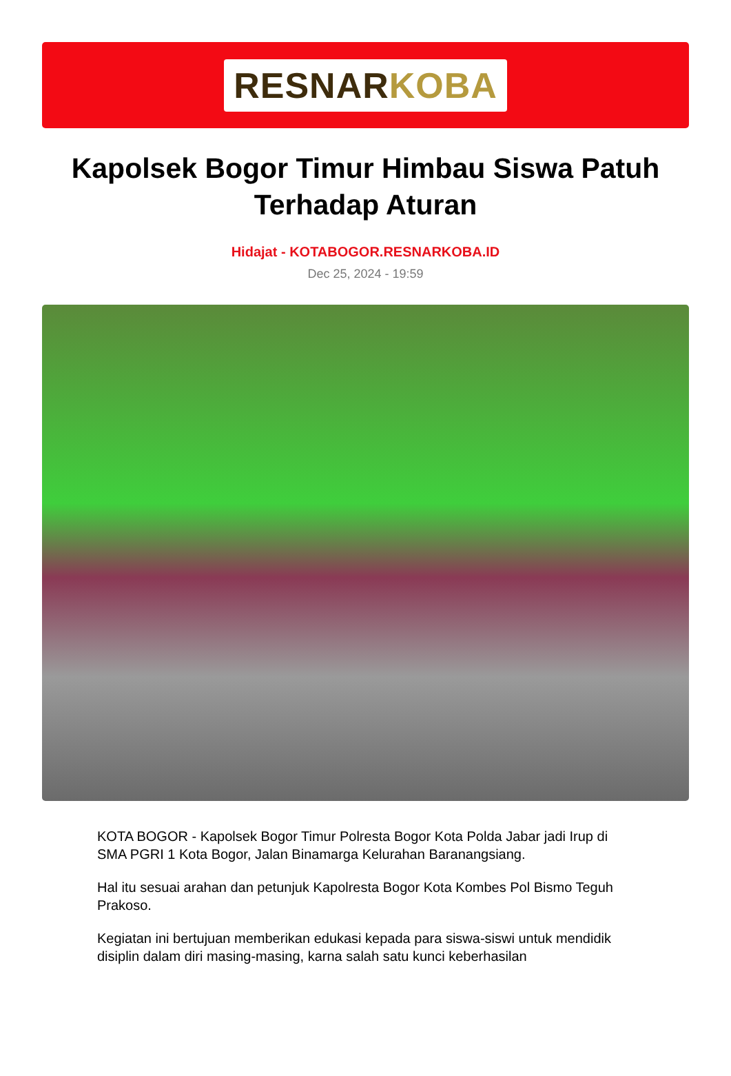RESNARKOBA
Kapolsek Bogor Timur Himbau Siswa Patuh Terhadap Aturan
Hidajat - KOTABOGOR.RESNARKOBA.ID
Dec 25, 2024 - 19:59
KOTA BOGOR - Kapolsek Bogor Timur Polresta Bogor Kota Polda Jabar jadi Irup di SMA PGRI 1 Kota Bogor, Jalan Binamarga Kelurahan Baranangsiang.
Hal itu sesuai arahan dan petunjuk Kapolresta Bogor Kota Kombes Pol Bismo Teguh Prakoso.
Kegiatan ini bertujuan memberikan edukasi kepada para siswa-siswi untuk mendidik disiplin dalam diri masing-masing, karna salah satu kunci keberhasilan